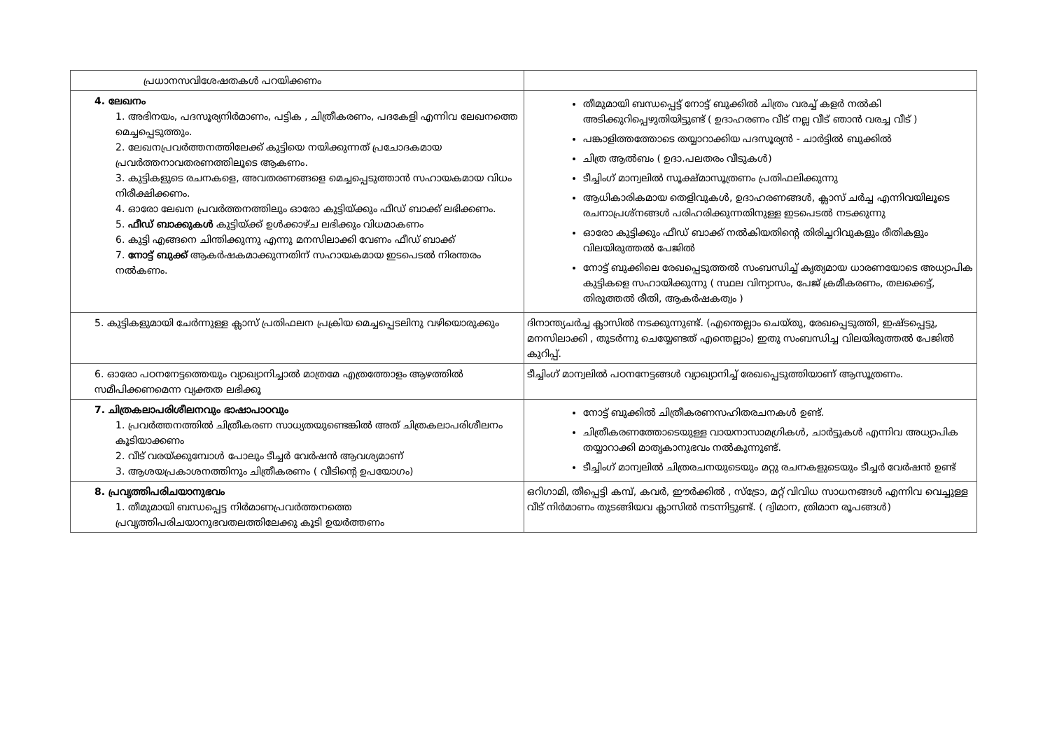| പ്രധാനസവിശേഷതകൾ പറയിക്കണം | |
| 4. ലേഖനം 1. അഭിനയം, പദസൂര്യനിർമാണം, പട്ടിക , ചിത്രീകരണം, പദകേളി എന്നിവ ലേഖനത്തെ മെച്ചപ്പെടുത്തും. 2. ലേഖനപ്രവർത്തനത്തിലേക്ക് കുട്ടിയെ നയിക്കുന്നത് പ്രചോദകമായ പ്രവർത്തനാവതരണത്തിലൂടെ ആകണം. 3. കുട്ടികളുടെ രചനകളെ, അവതരണങ്ങളെ മെച്ചപ്പെടുത്താൻ സഹായകമായ വിധം നിരീക്ഷിക്കണം. 4. ഓരോ ലേഖന പ്രവർത്തനത്തിലും ഓരോ കുട്ടിയ്ക്കും ഫീഡ് ബാക്ക് ലഭിക്കണം. 5. ഫീഡ് ബാക്കുകൾ കുട്ടിയ്ക്ക് ഉൾക്കാഴ്ച ലഭിക്കും വിധമാകണം 6. കുട്ടി എങ്ങനെ ചിന്തിക്കുന്നു എന്നു മനസിലാക്കി വേണം ഫീഡ് ബാക്ക് 7. നോട്ട് ബുക്ക് ആകർഷകമാക്കുന്നതിന് സഹായകമായ ഇടപെടൽ നിരന്തരം നൽകണം. | തീമുമായി ബന്ധപ്പെട്ട് നോട്ട് ബുക്കിൽ ചിത്രം വരച്ച് കളർ നൽകി അടിക്കുറിപ്പെഴുതിയിട്ടുണ്ട് ( ഉദാഹരണം വീട് നല്ല വീട് ഞാൻ വരച്ച വീട് ) പങ്കാളിത്തത്തോടെ തയ്യാറാക്കിയ പദസൂര്യൻ - ചാർട്ടിൽ ബുക്കിൽ ചിത്ര ആൽബം ( ഉദാ.പലതരം വീടുകൾ) ടീച്ചിംഗ് മാന്വലിൽ സൂക്ഷ്മാസൂത്രണം പ്രതിഫലിക്കുന്നു ആധികാരികമായ തെളിവുകൾ, ഉദാഹരണങ്ങൾ, ക്ലാസ് ചർച്ച എന്നിവയിലൂടെ രചനാപ്രശ്നങ്ങൾ പരിഹരിക്കുന്നതിനുള്ള ഇടപെടൽ നടക്കുന്നു ഓരോ കുട്ടിക്കും ഫീഡ് ബാക്ക് നൽകിയതിന്റെ തിരിച്ചറിവുകളും രീതികളും വിലയിരുത്തൽ പേജിൽ നോട്ട് ബുക്കിലെ രേഖപ്പെടുത്തൽ സംബന്ധിച്ച് കൃത്യമായ ധാരണയോടെ അധ്യാപിക കുട്ടികളെ സഹായിക്കുന്നു ( സ്ഥല വിന്യാസം, പേജ് ക്രമീകരണം, തലക്കെട്ട്, തിരുത്തൽ രീതി, ആകർഷകത്വം ) |
| 5. കുട്ടികളുമായി ചേർന്നുള്ള ക്ലാസ് പ്രതിഫലന പ്രക്രിയ മെച്ചപ്പെടലിനു വഴിയൊരുക്കും | ദിനാന്ത്യചർച്ച ക്ലാസിൽ നടക്കുന്നുണ്ട്. (എന്തെല്ലാം ചെയ്തു, രേഖപ്പെടുത്തി, ഇഷ്ടപ്പെട്ടു, മനസിലാക്കി , തുടർന്നു ചെയ്യേണ്ടത് എന്തെല്ലാം) ഇതു സംബന്ധിച്ച വിലയിരുത്തൽ പേജിൽ കുറിപ്പ്. |
| 6. ഓരോ പഠനനേട്ടത്തെയും വ്യാഖ്യാനിച്ചാൽ മാത്രമേ എത്രത്തോളം ആഴത്തിൽ സമീപിക്കണമെന്ന വ്യക്തത ലഭിക്കൂ | ടീച്ചിംഗ് മാന്വലിൽ പഠനനേട്ടങ്ങൾ വ്യാഖ്യാനിച്ച് രേഖപ്പെടുത്തിയാണ് ആസൂത്രണം. |
| 7. ചിത്രകലാപരിശീലനവും ഭാഷാപാഠവും 1. പ്രവർത്തനത്തിൽ ചിത്രീകരണ സാധ്യതയുണ്ടെങ്കിൽ അത് ചിത്രകലാപരിശീലനം കൂടിയാക്കണം 2. വീട് വരയ്ക്കുമ്പോൾ പോലും ടീച്ചർ വേർഷൻ ആവശ്യമാണ് 3. ആശയപ്രകാശനത്തിനും ചിത്രീകരണം ( വീടിന്റെ ഉപയോഗം) | നോട്ട് ബുക്കിൽ ചിത്രീകരണസഹിതരചനകൾ ഉണ്ട്. ചിത്രീകരണത്തോടെയുള്ള വായനാസാമഗ്രികൾ, ചാർട്ടുകൾ എന്നിവ അധ്യാപിക തയ്യാറാക്കി മാതൃകാനുഭവം നൽകുന്നുണ്ട്. ടീച്ചിംഗ് മാന്വലിൽ ചിത്രരചനയുടെയും മറ്റു രചനകളുടെയും ടീച്ചർ വേർഷൻ ഉണ്ട് |
| 8. പ്രവൃത്തിപരിചയാനുഭവം 1. തീമുമായി ബന്ധപ്പെട്ട നിർമാണപ്രവർത്തനത്തെ പ്രവൃത്തിപരിചയാനുഭവതലത്തിലേക്കു കൂടി ഉയർത്തണം | ഒറിഗാമി, തീപ്പെട്ടി കമ്പ്, കവർ, ഈർക്കിൽ , സ്ട്രോ, മറ്റ് വിവിധ സാധനങ്ങൾ എന്നിവ വെച്ചുള്ള വീട് നിർമാണം തുടങ്ങിയവ ക്ലാസിൽ നടന്നിട്ടുണ്ട്. ( ദ്വിമാന, ത്രിമാന രൂപങ്ങൾ) |